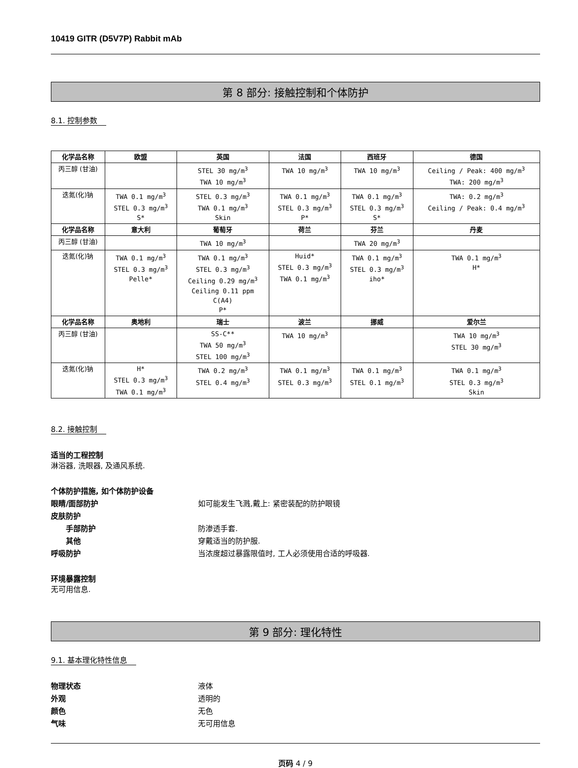10419 GITR (D5V7P) Rabbit mAb
第 8 部分: 接触控制和个体防护
8.1. 控制参数
| 化学品名称 | 欧盟 | 英国 | 法国 | 西班牙 | 德国 |
| --- | --- | --- | --- | --- | --- |
| 丙三醇 (甘油) | | STEL 30 mg/m<sup>3</sup> TWA 10 mg/m<sup>3</sup> | TWA 10 mg/m<sup>3</sup> | TWA 10 mg/m<sup>3</sup> | Ceiling / Peak: 400 mg/m<sup>3</sup> TWA: 200 mg/m<sup>3</sup> |
| 迭氮(化)钠 | TWA 0.1 mg/m<sup>3</sup> STEL 0.3 mg/m<sup>3</sup> S* | STEL 0.3 mg/m<sup>3</sup> TWA 0.1 mg/m<sup>3</sup> Skin | TWA 0.1 mg/m<sup>3</sup> STEL 0.3 mg/m<sup>3</sup> P* | TWA 0.1 mg/m<sup>3</sup> STEL 0.3 mg/m<sup>3</sup> S* | TWA: 0.2 mg/m<sup>3</sup> Ceiling / Peak: 0.4 mg/m<sup>3</sup> |
| 化学品名称 | 意大利 | 葡萄牙 | 荷兰 | 芬兰 | 丹麦 |
| 丙三醇 (甘油) | | TWA 10 mg/m<sup>3</sup> | | TWA 20 mg/m<sup>3</sup> | |
| 迭氮(化)钠 | TWA 0.1 mg/m<sup>3</sup> STEL 0.3 mg/m<sup>3</sup> Pelle* | TWA 0.1 mg/m<sup>3</sup> STEL 0.3 mg/m<sup>3</sup> Ceiling 0.29 mg/m<sup>3</sup> Ceiling 0.11 ppm C(A4) P* | Huid* STEL 0.3 mg/m<sup>3</sup> TWA 0.1 mg/m<sup>3</sup> | TWA 0.1 mg/m<sup>3</sup> STEL 0.3 mg/m<sup>3</sup> iho* | TWA 0.1 mg/m<sup>3</sup> H* |
| 化学品名称 | 奥地利 | 瑞士 | 波兰 | 挪威 | 爱尔兰 |
| 丙三醇 (甘油) | | SS-C** TWA 50 mg/m<sup>3</sup> STEL 100 mg/m<sup>3</sup> | TWA 10 mg/m<sup>3</sup> | | TWA 10 mg/m<sup>3</sup> STEL 30 mg/m<sup>3</sup> |
| 迭氮(化)钠 | H* STEL 0.3 mg/m<sup>3</sup> TWA 0.1 mg/m<sup>3</sup> | TWA 0.2 mg/m<sup>3</sup> STEL 0.4 mg/m<sup>3</sup> | TWA 0.1 mg/m<sup>3</sup> STEL 0.3 mg/m<sup>3</sup> | TWA 0.1 mg/m<sup>3</sup> STEL 0.1 mg/m<sup>3</sup> | TWA 0.1 mg/m<sup>3</sup> STEL 0.3 mg/m<sup>3</sup> Skin |
8.2. 接触控制
适当的工程控制
淋浴器, 洗眼器, 及通风系统.
个体防护措施, 如个体防护设备
眼睛/面部防护 如可能发生飞溅,戴上: 紧密装配的防护眼镜
皮肤防护
手部防护 防渗透手套.
其他 穿戴适当的防护服.
呼吸防护 当浓度超过暴露限值时, 工人必须使用合适的呼吸器.
环境暴露控制
无可用信息.
第 9 部分: 理化特性
9.1. 基本理化特性信息
物理状态 液体
外观 透明的
颜色 无色
气味 无可用信息
页码 4 / 9